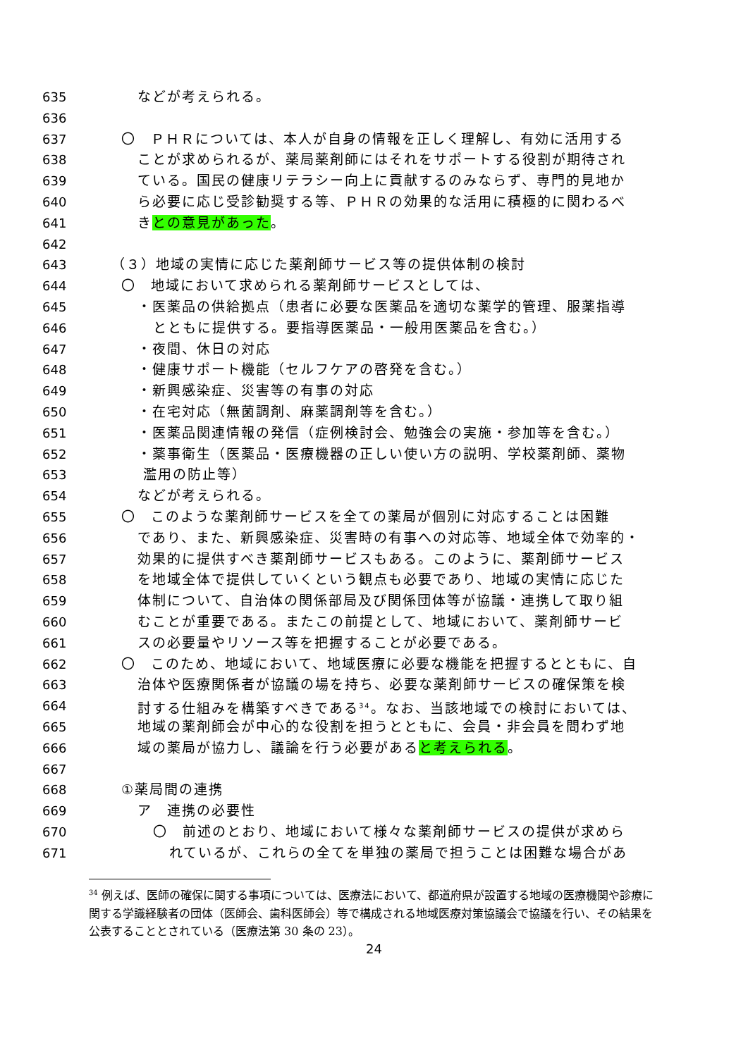635 などが考えられる。
636
637 〇　ＰＨＲについては、本人が自身の情報を正しく理解し、有効に活用する
638 ことが求められるが、薬局薬剤師にはそれをサポートする役割が期待され
639 ている。国民の健康リテラシー向上に貢献するのみならず、専門的見地か
640 ら必要に応じ受診勧奨する等、ＰＨＲの効果的な活用に積極的に関わるべ
641 きとの意見があった。
642
643 （３）地域の実情に応じた薬剤師サービス等の提供体制の検討
644 〇　地域において求められる薬剤師サービスとしては、
645 ・医薬品の供給拠点（患者に必要な医薬品を適切な薬学的管理、服薬指導
646 とともに提供する。要指導医薬品・一般用医薬品を含む。）
647 ・夜間、休日の対応
648 ・健康サポート機能（セルフケアの啓発を含む。）
649 ・新興感染症、災害等の有事の対応
650 ・在宅対応（無菌調剤、麻薬調剤等を含む。）
651 ・医薬品関連情報の発信（症例検討会、勉強会の実施・参加等を含む。）
652 ・薬事衛生（医薬品・医療機器の正しい使い方の説明、学校薬剤師、薬物
653 濫用の防止等）
654 などが考えられる。
655 〇　このような薬剤師サービスを全ての薬局が個別に対応することは困難
656 であり、また、新興感染症、災害時の有事への対応等、地域全体で効率的・
657 効果的に提供すべき薬剤師サービスもある。このように、薬剤師サービス
658 を地域全体で提供していくという観点も必要であり、地域の実情に応じた
659 体制について、自治体の関係部局及び関係団体等が協議・連携して取り組
660 むことが重要である。またこの前提として、地域において、薬剤師サービ
661 スの必要量やリソース等を把握することが必要である。
662 〇　このため、地域において、地域医療に必要な機能を把握するとともに、自
663 治体や医療関係者が協議の場を持ち、必要な薬剤師サービスの確保策を検
664 討する仕組みを構築すべきである<sup>34</sup>。なお、当該地域での検討においては、
665 地域の薬剤師会が中心的な役割を担うとともに、会員・非会員を問わず地
666 域の薬局が協力し、議論を行う必要があると考えられる。
667
668 ①薬局間の連携
669 ア　連携の必要性
670 〇　前述のとおり、地域において様々な薬剤師サービスの提供が求めら
671 れているが、これらの全てを単独の薬局で担うことは困難な場合があ
<sup>34</sup> 例えば、医師の確保に関する事項については、医療法において、都道府県が設置する地域の医療機関や診療に関する学識経験者の団体（医師会、歯科医師会）等で構成される地域医療対策協議会で協議を行い、その結果を公表することとされている（医療法第 30 条の 23）。
24